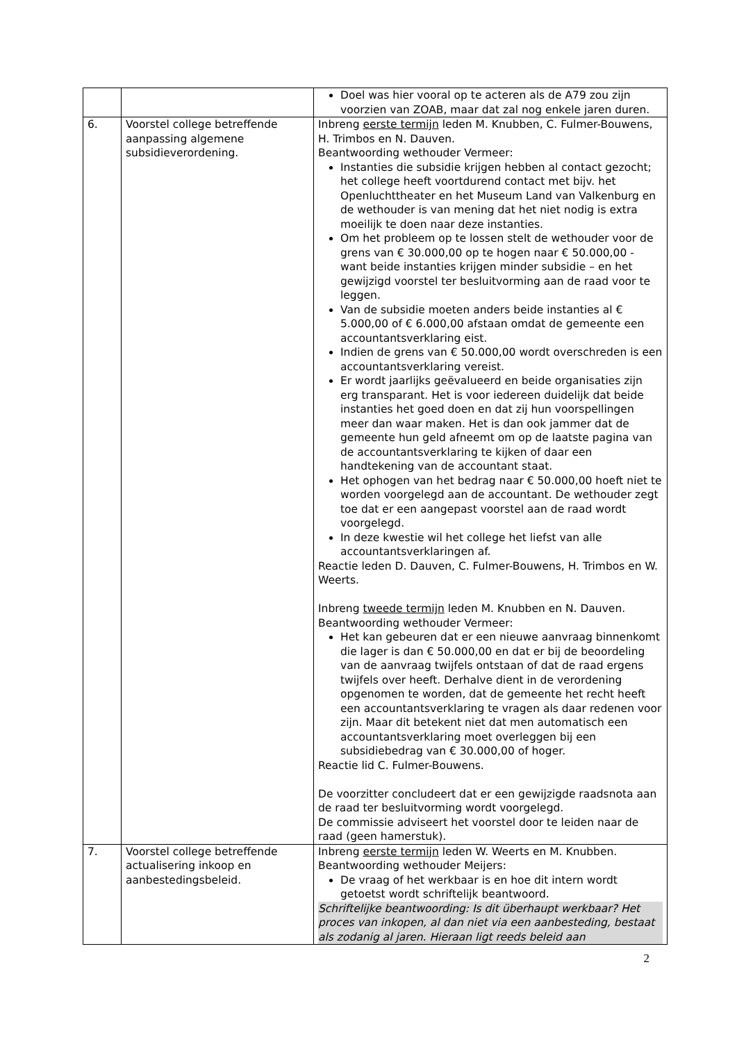| | | Doel was hier vooral op te acteren als de A79 zou zijn voorzien van ZOAB, maar dat zal nog enkele jaren duren. |
| 6. | Voorstel college betreffende aanpassing algemene subsidieverordening. | Inbreng eerste termijn leden M. Knubben, C. Fulmer-Bouwens, H. Trimbos en N. Dauven. Beantwoording wethouder Vermeer: Instanties die subsidie krijgen hebben al contact gezocht; het college heeft voortdurend contact met bijv. het Openluchttheater en het Museum Land van Valkenburg en de wethouder is van mening dat het niet nodig is extra moeilijk te doen naar deze instanties. Om het probleem op te lossen stelt de wethouder voor de grens van € 30.000,00 op te hogen naar € 50.000,00 - want beide instanties krijgen minder subsidie – en het gewijzigd voorstel ter besluitvorming aan de raad voor te leggen. Van de subsidie moeten anders beide instanties al € 5.000,00 of € 6.000,00 afstaan omdat de gemeente een accountantsverklaring eist. Indien de grens van € 50.000,00 wordt overschreden is een accountantsverklaring vereist. Er wordt jaarlijks geëvalueerd en beide organisaties zijn erg transparant. Het is voor iedereen duidelijk dat beide instanties het goed doen en dat zij hun voorspellingen meer dan waar maken. Het is dan ook jammer dat de gemeente hun geld afneemt om op de laatste pagina van de accountantsverklaring te kijken of daar een handtekening van de accountant staat. Het ophogen van het bedrag naar € 50.000,00 hoeft niet te worden voorgelegd aan de accountant. De wethouder zegt toe dat er een aangepast voorstel aan de raad wordt voorgelegd. In deze kwestie wil het college het liefst van alle accountantsverklaringen af. Reactie leden D. Dauven, C. Fulmer-Bouwens, H. Trimbos en W. Weerts. Inbreng tweede termijn leden M. Knubben en N. Dauven. Beantwoording wethouder Vermeer: Het kan gebeuren dat er een nieuwe aanvraag binnenkomt die lager is dan € 50.000,00 en dat er bij de beoordeling van de aanvraag twijfels ontstaan of dat de raad ergens twijfels over heeft. Derhalve dient in de verordening opgenomen te worden, dat de gemeente het recht heeft een accountantsverklaring te vragen als daar redenen voor zijn. Maar dit betekent niet dat men automatisch een accountantsverklaring moet overleggen bij een subsidiebedrag van € 30.000,00 of hoger. Reactie lid C. Fulmer-Bouwens. De voorzitter concludeert dat er een gewijzigde raadsnota aan de raad ter besluitvorming wordt voorgelegd. De commissie adviseert het voorstel door te leiden naar de raad (geen hamerstuk). |
| 7. | Voorstel college betreffende actualisering inkoop en aanbestedingsbeleid. | Inbreng eerste termijn leden W. Weerts en M. Knubben. Beantwoording wethouder Meijers: De vraag of het werkbaar is en hoe dit intern wordt getoetst wordt schriftelijk beantwoord. Schriftelijke beantwoording: Is dit überhaupt werkbaar? Het proces van inkopen, al dan niet via een aanbesteding, bestaat als zodanig al jaren. Hieraan ligt reeds beleid aan |
2